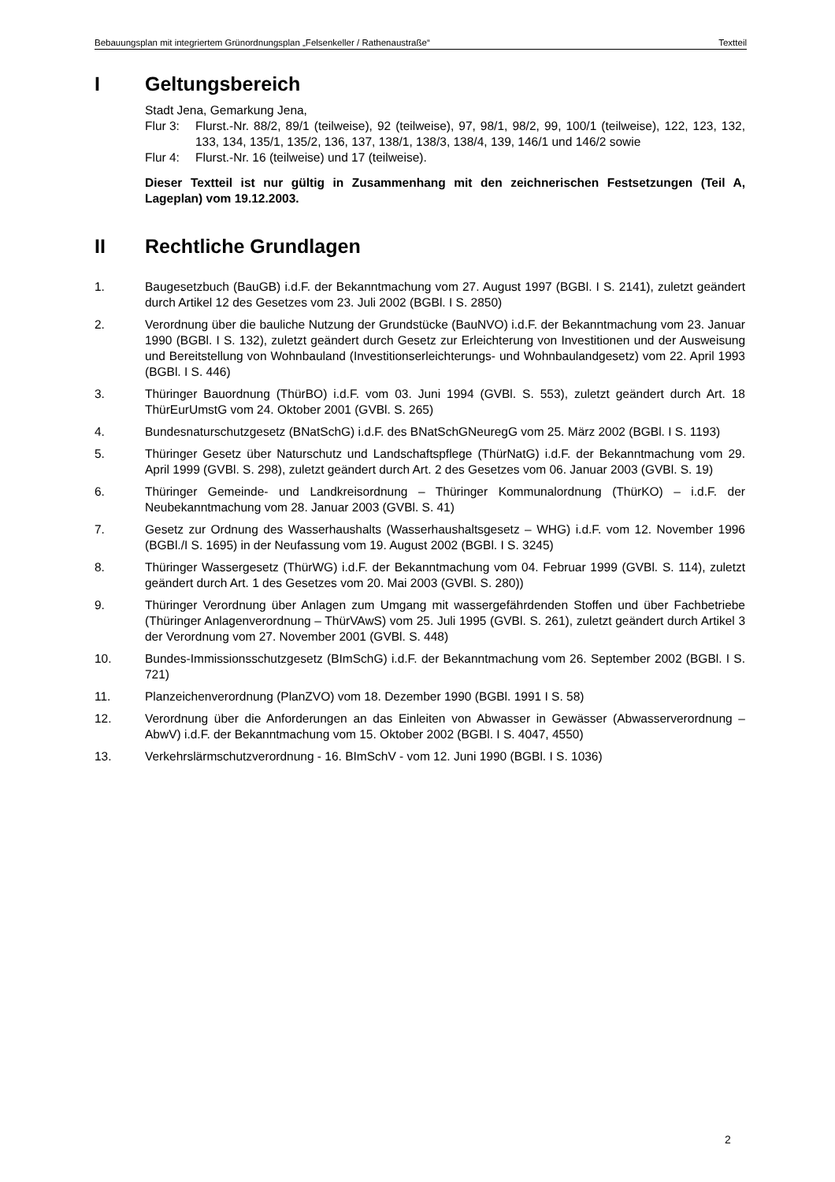Bebauungsplan mit integriertem Grünordnungsplan „Felsenkeller / Rathenaustraße“Textteil
I Geltungsbereich
Stadt Jena, Gemarkung Jena,
Flur 3: Flurst.-Nr. 88/2, 89/1 (teilweise), 92 (teilweise), 97, 98/1, 98/2, 99, 100/1 (teilweise), 122, 123, 132, 133, 134, 135/1, 135/2, 136, 137, 138/1, 138/3, 138/4, 139, 146/1 und 146/2 sowie
Flur 4: Flurst.-Nr. 16 (teilweise) und 17 (teilweise).
Dieser Textteil ist nur gültig in Zusammenhang mit den zeichnerischen Festsetzungen (Teil A, Lageplan) vom 19.12.2003.
II Rechtliche Grundlagen
1. Baugesetzbuch (BauGB) i.d.F. der Bekanntmachung vom 27. August 1997 (BGBl. I S. 2141), zuletzt geändert durch Artikel 12 des Gesetzes vom 23. Juli 2002 (BGBl. I S. 2850)
2. Verordnung über die bauliche Nutzung der Grundstücke (BauNVO) i.d.F. der Bekanntmachung vom 23. Januar 1990 (BGBl. I S. 132), zuletzt geändert durch Gesetz zur Erleichterung von Investitionen und der Ausweisung und Bereitstellung von Wohnbauland (Investitionserleichterungs- und Wohnbaulandgesetz) vom 22. April 1993 (BGBl. I S. 446)
3. Thüringer Bauordnung (ThürBO) i.d.F. vom 03. Juni 1994 (GVBl. S. 553), zuletzt geändert durch Art. 18 ThürEurUmstG vom 24. Oktober 2001 (GVBl. S. 265)
4. Bundesnaturschutzgesetz (BNatSchG) i.d.F. des BNatSchGNeuregG vom 25. März 2002 (BGBl. I S. 1193)
5. Thüringer Gesetz über Naturschutz und Landschaftspflege (ThürNatG) i.d.F. der Bekanntmachung vom 29. April 1999 (GVBl. S. 298), zuletzt geändert durch Art. 2 des Gesetzes vom 06. Januar 2003 (GVBl. S. 19)
6. Thüringer Gemeinde- und Landkreisordnung – Thüringer Kommunalordnung (ThürKO) – i.d.F. der Neubekanntmachung vom 28. Januar 2003 (GVBl. S. 41)
7. Gesetz zur Ordnung des Wasserhaushalts (Wasserhaushaltsgesetz – WHG) i.d.F. vom 12. November 1996 (BGBl./I S. 1695) in der Neufassung vom 19. August 2002 (BGBl. I S. 3245)
8. Thüringer Wassergesetz (ThürWG) i.d.F. der Bekanntmachung vom 04. Februar 1999 (GVBl. S. 114), zuletzt geändert durch Art. 1 des Gesetzes vom 20. Mai 2003 (GVBl. S. 280))
9. Thüringer Verordnung über Anlagen zum Umgang mit wassergefährdenden Stoffen und über Fachbetriebe (Thüringer Anlagenverordnung – ThürVAwS) vom 25. Juli 1995 (GVBl. S. 261), zuletzt geändert durch Artikel 3 der Verordnung vom 27. November 2001 (GVBl. S. 448)
10. Bundes-Immissionsschutzgesetz (BImSchG) i.d.F. der Bekanntmachung vom 26. September 2002 (BGBl. I S. 721)
11. Planzeichenverordnung (PlanZVO) vom 18. Dezember 1990 (BGBl. 1991 I S. 58)
12. Verordnung über die Anforderungen an das Einleiten von Abwasser in Gewässer (Abwasserverordnung – AbwV) i.d.F. der Bekanntmachung vom 15. Oktober 2002 (BGBl. I S. 4047, 4550)
13. Verkehrslärmschutzverordnung - 16. BImSchV - vom 12. Juni 1990 (BGBl. I S. 1036)
2